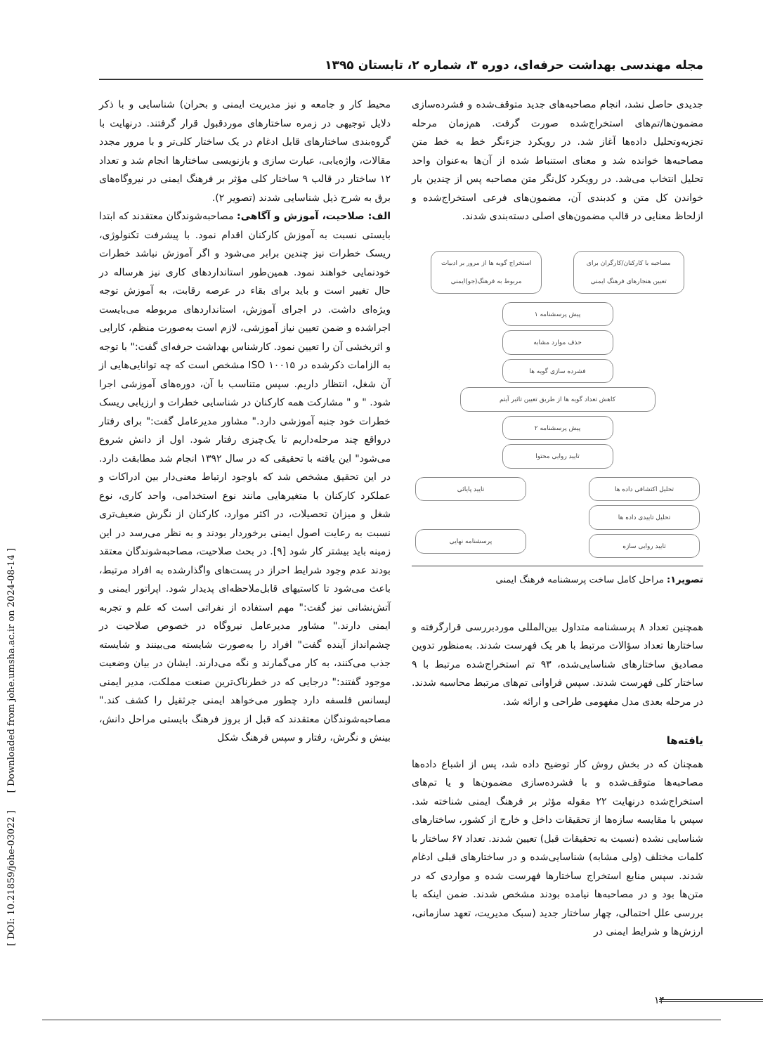مجله مهندسی بهداشت حرفه‌ای، دوره ۳، شماره ۲، تابستان ۱۳۹۵
جدیدی حاصل نشد، انجام مصاحبه‌های جدید متوقف‌شده و فشرده‌سازی مضمون‌ها/تم‌های استخراج‌شده صورت گرفت. هم‌زمان مرحله تجزیه‌وتحلیل داده‌ها آغاز شد. در رویکرد جزءنگر خط به خط متن مصاحبه‌ها خوانده شد و معنای استنباط شده از آن‌ها به‌عنوان واحد تحلیل انتخاب می‌شد. در رویکرد کل‌نگر متن مصاحبه پس از چندین بار خواندن کل متن و کدبندی آن، مضمون‌های فرعی استخراج‌شده و ازلحاظ معنایی در قالب مضمون‌های اصلی دسته‌بندی شدند.
مصاحبه با کارکنان/کارگران برای تعیین هنجارهای فرهنگ ایمنی
استخراج گویه ها از مرور بر ادبیات مربوط به فرهنگ(جو)ایمنی
پیش پرسشنامه ۱
حذف موارد مشابه
فشرده سازی گویه ها
کاهش تعداد گویه ها از طریق تعیین تاثیر آیتم
پیش پرسشنامه ۲
تایید روایی محتوا
تحلیل اکتشافی داده ها
تحلیل تاییدی داده ها
تایید روایی سازه
تایید پایائی
پرسشنامه نهایی
تصویر۱: مراحل کامل ساخت پرسشنامه فرهنگ ایمنی
همچنین تعداد ۸ پرسشنامه متداول بین‌المللی موردبررسی قرارگرفته و ساختارها تعداد سؤالات مرتبط با هر یک فهرست شدند. به‌منظور تدوین مصادیق ساختارهای شناسایی‌شده، ۹۳ تم استخراج‌شده مرتبط با ۹ ساختار کلی فهرست شدند. سپس فراوانی تم‌های مرتبط محاسبه شدند. در مرحله بعدی مدل مفهومی طراحی و ارائه شد.
یافته‌ها
همچنان که در بخش روش کار توضیح داده شد، پس از اشباع داده‌ها مصاحبه‌ها متوقف‌شده و با فشرده‌سازی مضمون‌ها و یا تم‌های استخراج‌شده درنهایت ۲۲ مقوله مؤثر بر فرهنگ ایمنی شناخته شد. سپس با مقایسه سازه‌ها از تحقیقات داخل و خارج از کشور، ساختارهای شناسایی نشده (نسبت به تحقیقات قبل) تعیین شدند. تعداد ۶۷ ساختار با کلمات مختلف (ولی مشابه) شناسایی‌شده و در ساختارهای قبلی ادغام شدند. سپس منابع استخراج ساختارها فهرست شده و مواردی که در متن‌ها بود و در مصاحبه‌ها نیامده بودند مشخص شدند. ضمن اینکه با بررسی علل احتمالی، چهار ساختار جدید (سبک مدیریت، تعهد سازمانی، ارزش‌ها و شرایط ایمنی در
محیط کار و جامعه و نیز مدیریت ایمنی و بحران) شناسایی و با ذکر دلایل توجیهی در زمره ساختارهای موردقبول قرار گرفتند. درنهایت با گروه‌بندی ساختارهای قابل ادغام در یک ساختار کلی‌تر و با مرور مجدد مقالات، واژه‌یابی، عبارت سازی و بازنویسی ساختارها انجام شد و تعداد ۱۲ ساختار در قالب ۹ ساختار کلی مؤثر بر فرهنگ ایمنی در نیروگاه‌های برق به شرح ذیل شناسایی شدند (تصویر ۲).
الف: صلاحیت، آموزش و آگاهی: مصاحبه‌شوندگان معتقدند که ابتدا بایستی نسبت به آموزش کارکنان اقدام نمود. با پیشرفت تکنولوژی، ریسک خطرات نیز چندین برابر می‌شود و اگر آموزش نباشد خطرات خودنمایی خواهند نمود. همین‌طور استانداردهای کاری نیز هرساله در حال تغییر است و باید برای بقاء در عرصه رقابت، به آموزش توجه ویژه‌ای داشت. در اجرای آموزش، استانداردهای مربوطه می‌بایست اجراشده و ضمن تعیین نیاز آموزشی، لازم است به‌صورت منظم، کارایی و اثربخشی آن را تعیین نمود. کارشناس بهداشت حرفه‌ای گفت:" با توجه به الزامات ذکرشده در ISO ۱۰۰۱۵ مشخص است که چه توانایی‌هایی از آن شغل، انتظار داریم. سپس متناسب با آن، دوره‌های آموزشی اجرا شود. " و " مشارکت همه کارکنان در شناسایی خطرات و ارزیابی ریسک خطرات خود جنبه آموزشی دارد." مشاور مدیرعامل گفت:" برای رفتار درواقع چند مرحله‌داریم تا یک‌چیزی رفتار شود. اول از دانش شروع می‌شود" این یافته با تحقیقی که در سال ۱۳۹۲ انجام شد مطابقت دارد. در این تحقیق مشخص شد که باوجود ارتباط معنی‌دار بین ادراکات و عملکرد کارکنان با متغیرهایی مانند نوع استخدامی، واحد کاری، نوع شغل و میزان تحصیلات، در اکثر موارد، کارکنان از نگرش ضعیف‌تری نسبت به رعایت اصول ایمنی برخوردار بودند و به نظر می‌رسد در این زمینه باید بیشتر کار شود [۹]. در بحث صلاحیت، مصاحبه‌شوندگان معتقد بودند عدم وجود شرایط احراز در پست‌های واگذارشده به افراد مرتبط، باعث می‌شود تا کاستیهای قابل‌ملاحظه‌ای پدیدار شود. اپراتور ایمنی و آتش‌نشانی نیز گفت:" مهم استفاده از نفراتی است که علم و تجربه ایمنی دارند." مشاور مدیرعامل نیروگاه در خصوص صلاحیت در چشم‌انداز آینده گفت" افراد را به‌صورت شایسته می‌بینند و شایسته جذب می‌کنند، به کار می‌گمارند و نگه می‌دارند. ایشان در بیان وضعیت موجود گفتند:" درجایی که در خطرناک‌ترین صنعت مملکت، مدیر ایمنی لیسانس فلسفه دارد چطور می‌خواهد ایمنی جرثقیل را کشف کند." مصاحبه‌شوندگان معتقدند که قبل از بروز فرهنگ بایستی مراحل دانش، بینش و نگرش، رفتار و سپس فرهنگ شکل
[ DOI: 10.21859/johe-03022 ] [ Downloaded from johe.umsha.ac.ir on 2024-08-14 ]
۱۴